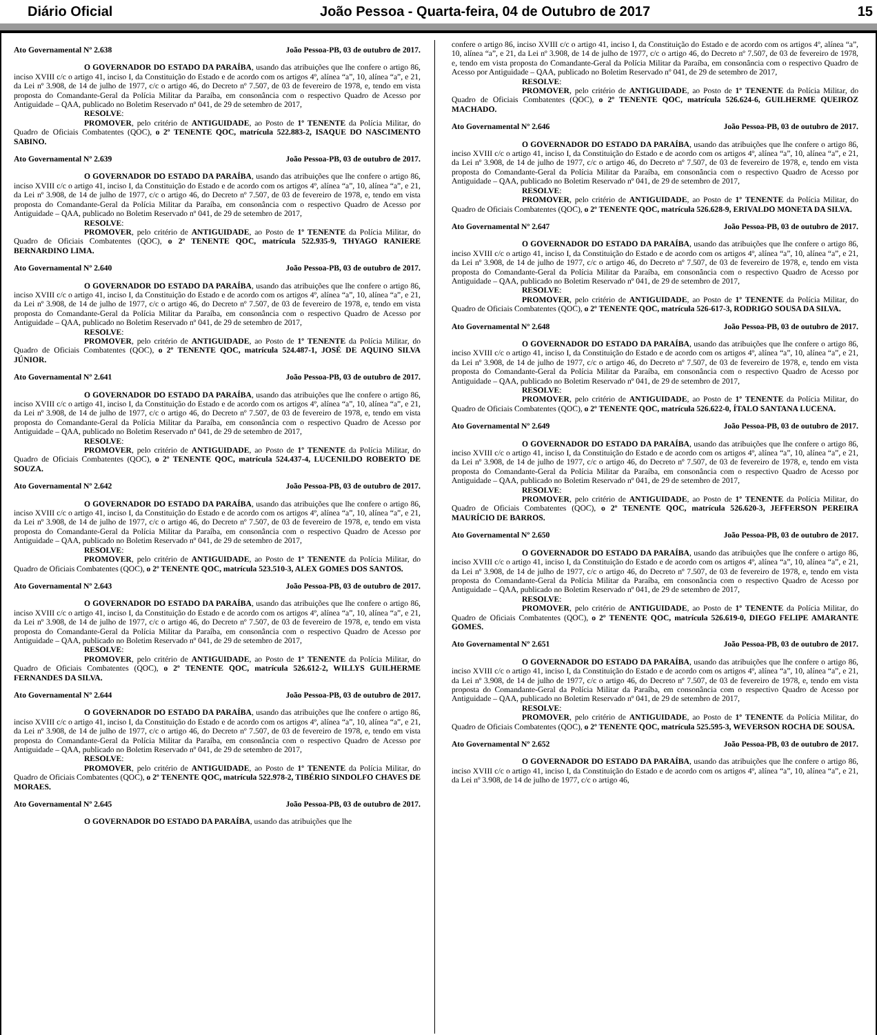Diário Oficial João Pessoa - Quarta-feira, 04 de Outubro de 2017 15
Ato Governamental Nº 2.638 João Pessoa-PB, 03 de outubro de 2017.
O GOVERNADOR DO ESTADO DA PARAÍBA, usando das atribuições que lhe confere o artigo 86, inciso XVIII c/c o artigo 41, inciso I, da Constituição do Estado e de acordo com os artigos 4º, alínea “a”, 10, alínea “a”, e 21, da Lei nº 3.908, de 14 de julho de 1977, c/c o artigo 46, do Decreto nº 7.507, de 03 de fevereiro de 1978, e, tendo em vista proposta do Comandante-Geral da Polícia Militar da Paraíba, em consonância com o respectivo Quadro de Acesso por Antiguidade – QAA, publicado no Boletim Reservado nº 041, de 29 de setembro de 2017,
RESOLVE:
PROMOVER, pelo critério de ANTIGUIDADE, ao Posto de 1º TENENTE da Polícia Militar, do Quadro de Oficiais Combatentes (QOC), o 2º TENENTE QOC, matrícula 522.883-2, ISAQUE DO NASCIMENTO SABINO.
Ato Governamental Nº 2.639 João Pessoa-PB, 03 de outubro de 2017.
O GOVERNADOR DO ESTADO DA PARAÍBA, usando das atribuições que lhe confere o artigo 86, inciso XVIII c/c o artigo 41, inciso I, da Constituição do Estado e de acordo com os artigos 4º, alínea “a”, 10, alínea “a”, e 21, da Lei nº 3.908, de 14 de julho de 1977, c/c o artigo 46, do Decreto nº 7.507, de 03 de fevereiro de 1978, e, tendo em vista proposta do Comandante-Geral da Polícia Militar da Paraíba, em consonância com o respectivo Quadro de Acesso por Antiguidade – QAA, publicado no Boletim Reservado nº 041, de 29 de setembro de 2017,
RESOLVE:
PROMOVER, pelo critério de ANTIGUIDADE, ao Posto de 1º TENENTE da Polícia Militar, do Quadro de Oficiais Combatentes (QOC), o 2º TENENTE QOC, matrícula 522.935-9, THYAGO RANIERE BERNARDINO LIMA.
Ato Governamental Nº 2.640 João Pessoa-PB, 03 de outubro de 2017.
O GOVERNADOR DO ESTADO DA PARAÍBA, usando das atribuições que lhe confere o artigo 86, inciso XVIII c/c o artigo 41, inciso I, da Constituição do Estado e de acordo com os artigos 4º, alínea “a”, 10, alínea “a”, e 21, da Lei nº 3.908, de 14 de julho de 1977, c/c o artigo 46, do Decreto nº 7.507, de 03 de fevereiro de 1978, e, tendo em vista proposta do Comandante-Geral da Polícia Militar da Paraíba, em consonância com o respectivo Quadro de Acesso por Antiguidade – QAA, publicado no Boletim Reservado nº 041, de 29 de setembro de 2017,
RESOLVE:
PROMOVER, pelo critério de ANTIGUIDADE, ao Posto de 1º TENENTE da Polícia Militar, do Quadro de Oficiais Combatentes (QOC), o 2º TENENTE QOC, matrícula 524.487-1, JOSÉ DE AQUINO SILVA JÚNIOR.
Ato Governamental Nº 2.641 João Pessoa-PB, 03 de outubro de 2017.
O GOVERNADOR DO ESTADO DA PARAÍBA, usando das atribuições que lhe confere o artigo 86, inciso XVIII c/c o artigo 41, inciso I, da Constituição do Estado e de acordo com os artigos 4º, alínea “a”, 10, alínea “a”, e 21, da Lei nº 3.908, de 14 de julho de 1977, c/c o artigo 46, do Decreto nº 7.507, de 03 de fevereiro de 1978, e, tendo em vista proposta do Comandante-Geral da Polícia Militar da Paraíba, em consonância com o respectivo Quadro de Acesso por Antiguidade – QAA, publicado no Boletim Reservado nº 041, de 29 de setembro de 2017,
RESOLVE:
PROMOVER, pelo critério de ANTIGUIDADE, ao Posto de 1º TENENTE da Polícia Militar, do Quadro de Oficiais Combatentes (QOC), o 2º TENENTE QOC, matrícula 524.437-4, LUCENILDO ROBERTO DE SOUZA.
Ato Governamental Nº 2.642 João Pessoa-PB, 03 de outubro de 2017.
O GOVERNADOR DO ESTADO DA PARAÍBA, usando das atribuições que lhe confere o artigo 86, inciso XVIII c/c o artigo 41, inciso I, da Constituição do Estado e de acordo com os artigos 4º, alínea “a”, 10, alínea “a”, e 21, da Lei nº 3.908, de 14 de julho de 1977, c/c o artigo 46, do Decreto nº 7.507, de 03 de fevereiro de 1978, e, tendo em vista proposta do Comandante-Geral da Polícia Militar da Paraíba, em consonância com o respectivo Quadro de Acesso por Antiguidade – QAA, publicado no Boletim Reservado nº 041, de 29 de setembro de 2017,
RESOLVE:
PROMOVER, pelo critério de ANTIGUIDADE, ao Posto de 1º TENENTE da Polícia Militar, do Quadro de Oficiais Combatentes (QOC), o 2º TENENTE QOC, matrícula 523.510-3, ALEX GOMES DOS SANTOS.
Ato Governamental Nº 2.643 João Pessoa-PB, 03 de outubro de 2017.
O GOVERNADOR DO ESTADO DA PARAÍBA, usando das atribuições que lhe confere o artigo 86, inciso XVIII c/c o artigo 41, inciso I, da Constituição do Estado e de acordo com os artigos 4º, alínea “a”, 10, alínea “a”, e 21, da Lei nº 3.908, de 14 de julho de 1977, c/c o artigo 46, do Decreto nº 7.507, de 03 de fevereiro de 1978, e, tendo em vista proposta do Comandante-Geral da Polícia Militar da Paraíba, em consonância com o respectivo Quadro de Acesso por Antiguidade – QAA, publicado no Boletim Reservado nº 041, de 29 de setembro de 2017,
RESOLVE:
PROMOVER, pelo critério de ANTIGUIDADE, ao Posto de 1º TENENTE da Polícia Militar, do Quadro de Oficiais Combatentes (QOC), o 2º TENENTE QOC, matrícula 526.612-2, WILLYS GUILHERME FERNANDES DA SILVA.
Ato Governamental Nº 2.644 João Pessoa-PB, 03 de outubro de 2017.
O GOVERNADOR DO ESTADO DA PARAÍBA, usando das atribuições que lhe confere o artigo 86, inciso XVIII c/c o artigo 41, inciso I, da Constituição do Estado e de acordo com os artigos 4º, alínea “a”, 10, alínea “a”, e 21, da Lei nº 3.908, de 14 de julho de 1977, c/c o artigo 46, do Decreto nº 7.507, de 03 de fevereiro de 1978, e, tendo em vista proposta do Comandante-Geral da Polícia Militar da Paraíba, em consonância com o respectivo Quadro de Acesso por Antiguidade – QAA, publicado no Boletim Reservado nº 041, de 29 de setembro de 2017,
RESOLVE:
PROMOVER, pelo critério de ANTIGUIDADE, ao Posto de 1º TENENTE da Polícia Militar, do Quadro de Oficiais Combatentes (QOC), o 2º TENENTE QOC, matrícula 522.978-2, TIBÉRIO SINDOLFO CHAVES DE MORAES.
Ato Governamental Nº 2.645 João Pessoa-PB, 03 de outubro de 2017.
O GOVERNADOR DO ESTADO DA PARAÍBA, usando das atribuições que lhe
confere o artigo 86, inciso XVIII c/c o artigo 41, inciso I, da Constituição do Estado e de acordo com os artigos 4º, alínea “a”, 10, alínea “a”, e 21, da Lei nº 3.908, de 14 de julho de 1977, c/c o artigo 46, do Decreto nº 7.507, de 03 de fevereiro de 1978, e, tendo em vista proposta do Comandante-Geral da Polícia Militar da Paraíba, em consonância com o respectivo Quadro de Acesso por Antiguidade – QAA, publicado no Boletim Reservado nº 041, de 29 de setembro de 2017,
RESOLVE:
PROMOVER, pelo critério de ANTIGUIDADE, ao Posto de 1º TENENTE da Polícia Militar, do Quadro de Oficiais Combatentes (QOC), o 2º TENENTE QOC, matrícula 526.624-6, GUILHERME QUEIROZ MACHADO.
Ato Governamental Nº 2.646 João Pessoa-PB, 03 de outubro de 2017.
O GOVERNADOR DO ESTADO DA PARAÍBA, usando das atribuições que lhe confere o artigo 86, inciso XVIII c/c o artigo 41, inciso I, da Constituição do Estado e de acordo com os artigos 4º, alínea “a”, 10, alínea “a”, e 21, da Lei nº 3.908, de 14 de julho de 1977, c/c o artigo 46, do Decreto nº 7.507, de 03 de fevereiro de 1978, e, tendo em vista proposta do Comandante-Geral da Polícia Militar da Paraíba, em consonância com o respectivo Quadro de Acesso por Antiguidade – QAA, publicado no Boletim Reservado nº 041, de 29 de setembro de 2017,
RESOLVE:
PROMOVER, pelo critério de ANTIGUIDADE, ao Posto de 1º TENENTE da Polícia Militar, do Quadro de Oficiais Combatentes (QOC), o 2º TENENTE QOC, matrícula 526.628-9, ERIVALDO MONETA DA SILVA.
Ato Governamental Nº 2.647 João Pessoa-PB, 03 de outubro de 2017.
O GOVERNADOR DO ESTADO DA PARAÍBA, usando das atribuições que lhe confere o artigo 86, inciso XVIII c/c o artigo 41, inciso I, da Constituição do Estado e de acordo com os artigos 4º, alínea “a”, 10, alínea “a”, e 21, da Lei nº 3.908, de 14 de julho de 1977, c/c o artigo 46, do Decreto nº 7.507, de 03 de fevereiro de 1978, e, tendo em vista proposta do Comandante-Geral da Polícia Militar da Paraíba, em consonância com o respectivo Quadro de Acesso por Antiguidade – QAA, publicado no Boletim Reservado nº 041, de 29 de setembro de 2017,
RESOLVE:
PROMOVER, pelo critério de ANTIGUIDADE, ao Posto de 1º TENENTE da Polícia Militar, do Quadro de Oficiais Combatentes (QOC), o 2º TENENTE QOC, matrícula 526-617-3, RODRIGO SOUSA DA SILVA.
Ato Governamental Nº 2.648 João Pessoa-PB, 03 de outubro de 2017.
O GOVERNADOR DO ESTADO DA PARAÍBA, usando das atribuições que lhe confere o artigo 86, inciso XVIII c/c o artigo 41, inciso I, da Constituição do Estado e de acordo com os artigos 4º, alínea “a”, 10, alínea “a”, e 21, da Lei nº 3.908, de 14 de julho de 1977, c/c o artigo 46, do Decreto nº 7.507, de 03 de fevereiro de 1978, e, tendo em vista proposta do Comandante-Geral da Polícia Militar da Paraíba, em consonância com o respectivo Quadro de Acesso por Antiguidade – QAA, publicado no Boletim Reservado nº 041, de 29 de setembro de 2017,
RESOLVE:
PROMOVER, pelo critério de ANTIGUIDADE, ao Posto de 1º TENENTE da Polícia Militar, do Quadro de Oficiais Combatentes (QOC), o 2º TENENTE QOC, matrícula 526.622-0, ÍTALO SANTANA LUCENA.
Ato Governamental Nº 2.649 João Pessoa-PB, 03 de outubro de 2017.
O GOVERNADOR DO ESTADO DA PARAÍBA, usando das atribuições que lhe confere o artigo 86, inciso XVIII c/c o artigo 41, inciso I, da Constituição do Estado e de acordo com os artigos 4º, alínea “a”, 10, alínea “a”, e 21, da Lei nº 3.908, de 14 de julho de 1977, c/c o artigo 46, do Decreto nº 7.507, de 03 de fevereiro de 1978, e, tendo em vista proposta do Comandante-Geral da Polícia Militar da Paraíba, em consonância com o respectivo Quadro de Acesso por Antiguidade – QAA, publicado no Boletim Reservado nº 041, de 29 de setembro de 2017,
RESOLVE:
PROMOVER, pelo critério de ANTIGUIDADE, ao Posto de 1º TENENTE da Polícia Militar, do Quadro de Oficiais Combatentes (QOC), o 2º TENENTE QOC, matrícula 526.620-3, JEFFERSON PEREIRA MAURÍCIO DE BARROS.
Ato Governamental Nº 2.650 João Pessoa-PB, 03 de outubro de 2017.
O GOVERNADOR DO ESTADO DA PARAÍBA, usando das atribuições que lhe confere o artigo 86, inciso XVIII c/c o artigo 41, inciso I, da Constituição do Estado e de acordo com os artigos 4º, alínea “a”, 10, alínea “a”, e 21, da Lei nº 3.908, de 14 de julho de 1977, c/c o artigo 46, do Decreto nº 7.507, de 03 de fevereiro de 1978, e, tendo em vista proposta do Comandante-Geral da Polícia Militar da Paraíba, em consonância com o respectivo Quadro de Acesso por Antiguidade – QAA, publicado no Boletim Reservado nº 041, de 29 de setembro de 2017,
RESOLVE:
PROMOVER, pelo critério de ANTIGUIDADE, ao Posto de 1º TENENTE da Polícia Militar, do Quadro de Oficiais Combatentes (QOC), o 2º TENENTE QOC, matrícula 526.619-0, DIEGO FELIPE AMARANTE GOMES.
Ato Governamental Nº 2.651 João Pessoa-PB, 03 de outubro de 2017.
O GOVERNADOR DO ESTADO DA PARAÍBA, usando das atribuições que lhe confere o artigo 86, inciso XVIII c/c o artigo 41, inciso I, da Constituição do Estado e de acordo com os artigos 4º, alínea “a”, 10, alínea “a”, e 21, da Lei nº 3.908, de 14 de julho de 1977, c/c o artigo 46, do Decreto nº 7.507, de 03 de fevereiro de 1978, e, tendo em vista proposta do Comandante-Geral da Polícia Militar da Paraíba, em consonância com o respectivo Quadro de Acesso por Antiguidade – QAA, publicado no Boletim Reservado nº 041, de 29 de setembro de 2017,
RESOLVE:
PROMOVER, pelo critério de ANTIGUIDADE, ao Posto de 1º TENENTE da Polícia Militar, do Quadro de Oficiais Combatentes (QOC), o 2º TENENTE QOC, matrícula 525.595-3, WEVERSON ROCHA DE SOUSA.
Ato Governamental Nº 2.652 João Pessoa-PB, 03 de outubro de 2017.
O GOVERNADOR DO ESTADO DA PARAÍBA, usando das atribuições que lhe confere o artigo 86, inciso XVIII c/c o artigo 41, inciso I, da Constituição do Estado e de acordo com os artigos 4º, alínea “a”, 10, alínea “a”, e 21, da Lei nº 3.908, de 14 de julho de 1977, c/c o artigo 46,